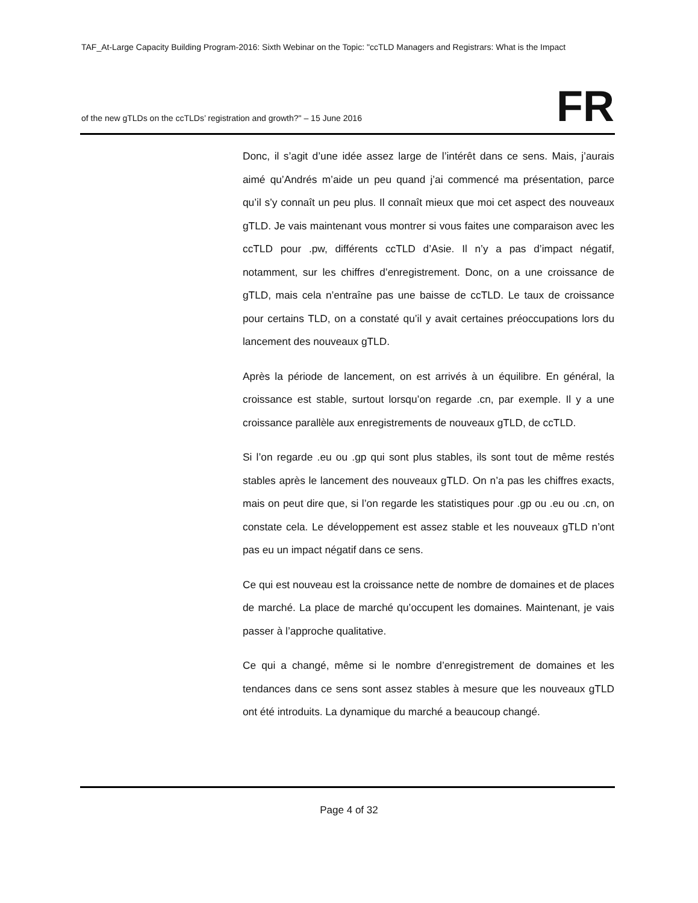TAF_At-Large Capacity Building Program-2016: Sixth Webinar on the Topic: "ccTLD Managers and Registrars: What is the Impact
of the new gTLDs on the ccTLDs’ registration and growth?" – 15 June 2016 FR
Donc, il s’agit d’une idée assez large de l’intérêt dans ce sens. Mais, j’aurais aimé qu’Andrés m’aide un peu quand j’ai commencé ma présentation, parce qu’il s’y connaît un peu plus. Il connaît mieux que moi cet aspect des nouveaux gTLD. Je vais maintenant vous montrer si vous faites une comparaison avec les ccTLD pour .pw, différents ccTLD d’Asie. Il n’y a pas d’impact négatif, notamment, sur les chiffres d’enregistrement. Donc, on a une croissance de gTLD, mais cela n’entraîne pas une baisse de ccTLD. Le taux de croissance pour certains TLD, on a constaté qu’il y avait certaines préoccupations lors du lancement des nouveaux gTLD.
Après la période de lancement, on est arrivés à un équilibre. En général, la croissance est stable, surtout lorsqu’on regarde .cn, par exemple. Il y a une croissance parallèle aux enregistrements de nouveaux gTLD, de ccTLD.
Si l’on regarde .eu ou .gp qui sont plus stables, ils sont tout de même restés stables après le lancement des nouveaux gTLD. On n’a pas les chiffres exacts, mais on peut dire que, si l’on regarde les statistiques pour .gp ou .eu ou .cn, on constate cela. Le développement est assez stable et les nouveaux gTLD n’ont pas eu un impact négatif dans ce sens.
Ce qui est nouveau est la croissance nette de nombre de domaines et de places de marché. La place de marché qu’occupent les domaines. Maintenant, je vais passer à l’approche qualitative.
Ce qui a changé, même si le nombre d’enregistrement de domaines et les tendances dans ce sens sont assez stables à mesure que les nouveaux gTLD ont été introduits. La dynamique du marché a beaucoup changé.
Page 4 of 32